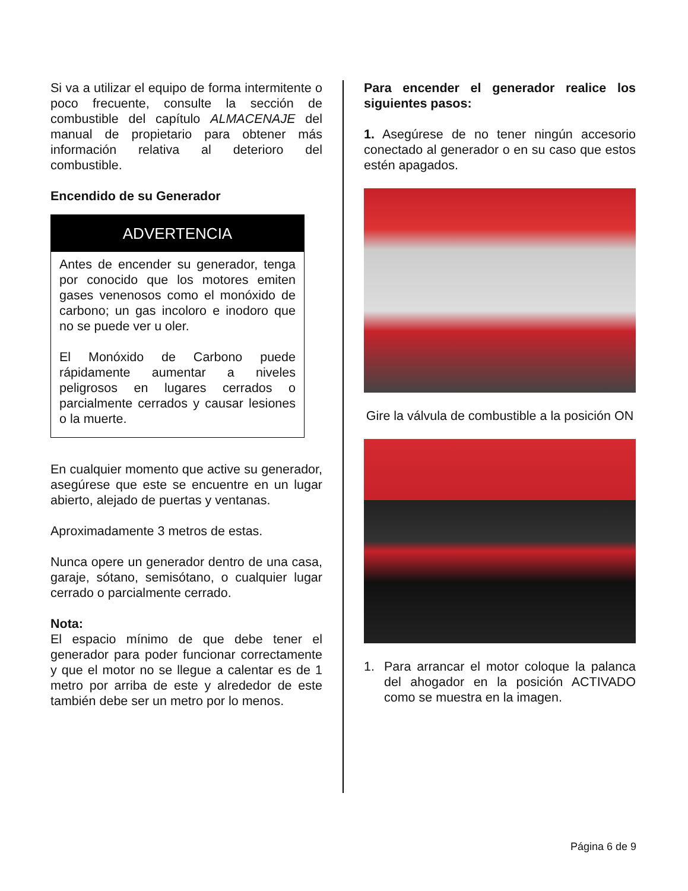Si va a utilizar el equipo de forma intermitente o poco frecuente, consulte la sección de combustible del capítulo ALMACENAJE del manual de propietario para obtener más información relativa al deterioro del combustible.
Encendido de su Generador
ADVERTENCIA
Antes de encender su generador, tenga por conocido que los motores emiten gases venenosos como el monóxido de carbono; un gas incoloro e inodoro que no se puede ver u oler.
El Monóxido de Carbono puede rápidamente aumentar a niveles peligrosos en lugares cerrados o parcialmente cerrados y causar lesiones o la muerte.
En cualquier momento que active su generador, asegúrese que este se encuentre en un lugar abierto, alejado de puertas y ventanas.
Aproximadamente 3 metros de estas.
Nunca opere un generador dentro de una casa, garaje, sótano, semisótano, o cualquier lugar cerrado o parcialmente cerrado.
Nota:
El espacio mínimo de que debe tener el generador para poder funcionar correctamente y que el motor no se llegue a calentar es de 1 metro por arriba de este y alrededor de este también debe ser un metro por lo menos.
Para encender el generador realice los siguientes pasos:
1. Asegúrese de no tener ningún accesorio conectado al generador o en su caso que estos estén apagados.
Gire la válvula de combustible a la posición ON
1. Para arrancar el motor coloque la palanca del ahogador en la posición ACTIVADO como se muestra en la imagen.
Página 6 de 9